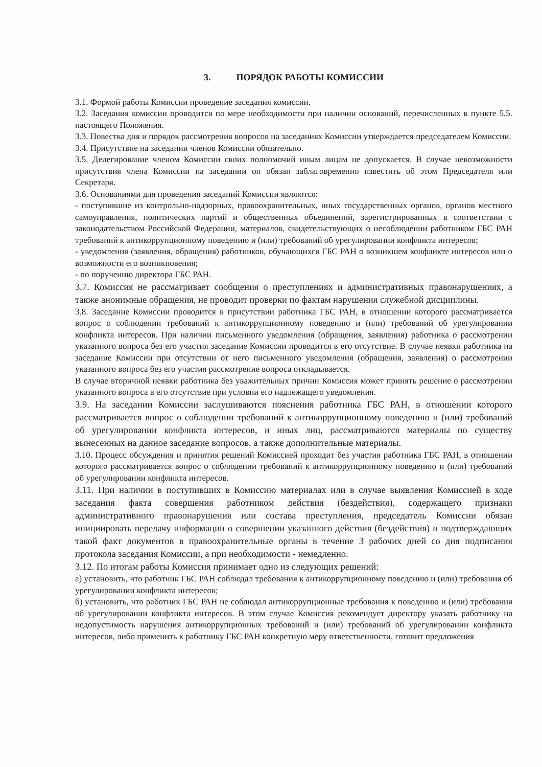3. ПОРЯДОК РАБОТЫ КОМИССИИ
3.1. Формой работы Комиссии проведение заседания комиссии.
3.2. Заседания комиссии проводится по мере необходимости при наличии оснований, перечисленных в пункте 5.5. настоящего Положения.
3.3. Повестка дня и порядок рассмотрения вопросов на заседаниях Комиссии утверждается председателем Комиссии.
3.4. Присутствие на заседании членов Комиссии обязательно.
3.5. Делегирование членом Комиссии своих полномочий иным лицам не допускается. В случае невозможности присутствия члена Комиссии на заседании он обязан заблаговременно известить об этом Председателя или Секретаря.
3.6. Основаниями для проведения заседаний Комиссии являются:
- поступившие из контрольно-надзорных, правоохранительных, иных государственных органов, органов местного самоуправления, политических партий и общественных объединений, зарегистрированных в соответствии с законодательством Российской Федерации, материалов, свидетельствующих о несоблюдении работником ГБС РАН требований к антикоррупционному поведению и (или) требований об урегулировании конфликта интересов;
- уведомления (заявления, обращения) работников, обучающихся ГБС РАН о возникшем конфликте интересов или о возможности его возникновения;
- по поручению директора ГБС РАН.
3.7. Комиссия не рассматривает сообщения о преступлениях и административных правонарушениях, а также анонимные обращения, не проводит проверки по фактам нарушения служебной дисциплины.
3.8. Заседание Комиссии проводится в присутствии работника ГБС РАН, в отношении которого рассматривается вопрос о соблюдении требований к антикоррупционному поведению и (или) требований об урегулировании конфликта интересов. При наличии письменного уведомления (обращения, заявления) работника о рассмотрении указанного вопроса без его участия заседание Комиссии проводится в его отсутствие. В случае неявки работника на заседание Комиссии при отсутствии от него письменного уведомления (обращения, заявления) о рассмотрении указанного вопроса без его участия рассмотрение вопроса откладывается.
В случае вторичной неявки работника без уважительных причин Комиссия может принять решение о рассмотрении указанного вопроса в его отсутствие при условии его надлежащего уведомления.
3.9. На заседании Комиссии заслушиваются пояснения работника ГБС РАН, в отношении которого рассматривается вопрос о соблюдении требований к антикоррупционному поведению и (или) требований об урегулировании конфликта интересов, и иных лиц, рассматриваются материалы по существу вынесенных на данное заседание вопросов, а также дополнительные материалы.
3.10. Процесс обсуждения и принятия решений Комиссией проходит без участия работника ГБС РАН, в отношении которого рассматривается вопрос о соблюдении требований к антикоррупционному поведению и (или) требований об урегулировании конфликта интересов.
3.11. При наличии в поступивших в Комиссию материалах или в случае выявления Комиссией в ходе заседания факта совершения работником действия (бездействия), содержащего признаки административного правонарушения или состава преступления, председатель Комиссии обязан инициировать передачу информации о совершении указанного действия (бездействия) и подтверждающих такой факт документов в правоохранительные органы в течение 3 рабочих дней со дня подписания протокола заседания Комиссии, а при необходимости - немедленно.
3.12. По итогам работы Комиссия принимает одно из следующих решений:
а) установить, что работник ГБС РАН соблюдал требования к антикоррупционному поведению и (или) требования об урегулировании конфликта интересов;
б) установить, что работник ГБС РАН не соблюдал антикоррупционные требования к поведению и (или) требования об урегулировании конфликта интересов. В этом случае Комиссия рекомендует директору указать работнику на недопустимость нарушения антикоррупционных требований и (или) требований об урегулировании конфликта интересов, либо применить к работнику ГБС РАН конкретную меру ответственности, готовит предложения